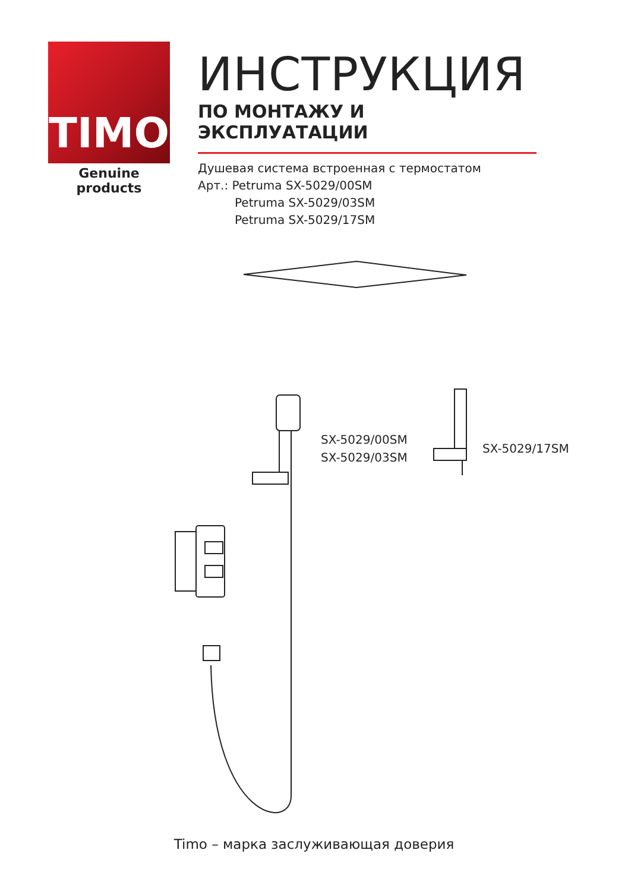TIMO
Genuine products
ИНСТРУКЦИЯ
ПО МОНТАЖУ И ЭКСПЛУАТАЦИИ
Душевая система встроенная с термостатом
Арт.: Petruma SX-5029/00SM
Petruma SX-5029/03SM
Petruma SX-5029/17SM
SX-5029/00SM
SX-5029/03SM
SX-5029/17SM
Timo – марка заслуживающая доверия